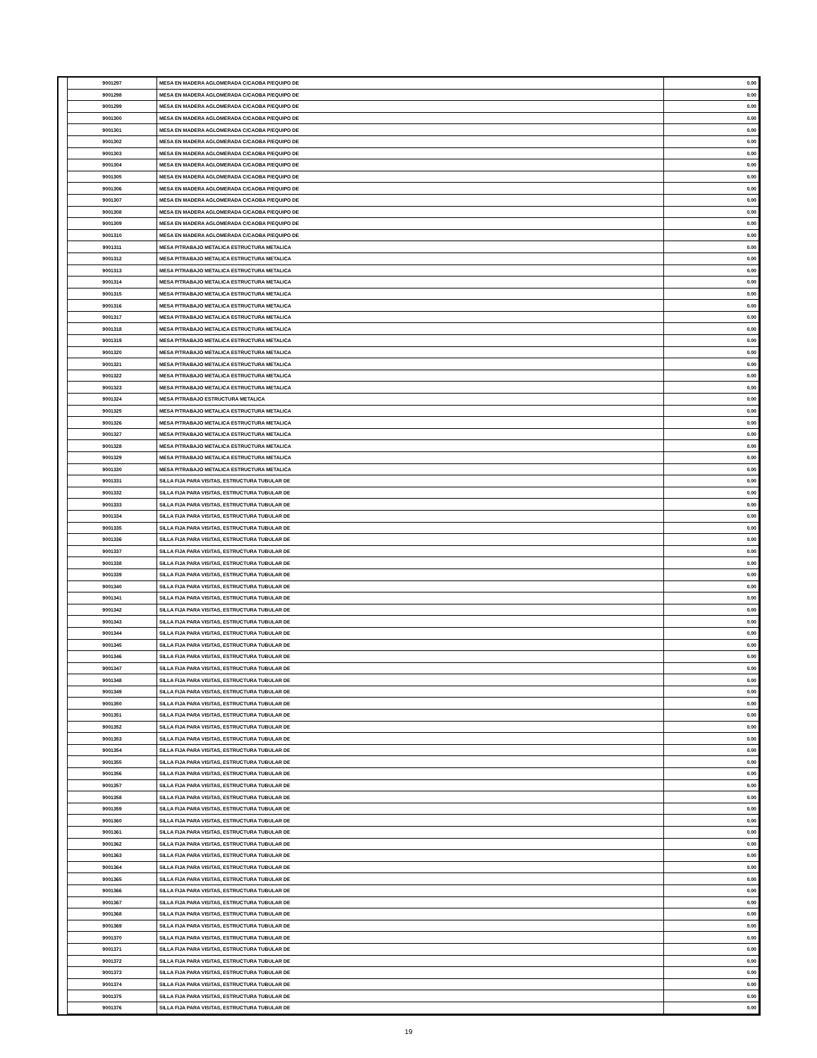| | 9001297 | MESA EN MADERA AGLOMERADA C/CAOBA P/EQUIPO DE | 0.00 |
| | 9001298 | MESA EN MADERA AGLOMERADA C/CAOBA P/EQUIPO DE | 0.00 |
| | 9001299 | MESA EN MADERA AGLOMERADA C/CAOBA P/EQUIPO DE | 0.00 |
| | 9001300 | MESA EN MADERA AGLOMERADA C/CAOBA P/EQUIPO DE | 0.00 |
| | 9001301 | MESA EN MADERA AGLOMERADA C/CAOBA P/EQUIPO DE | 0.00 |
| | 9001302 | MESA EN MADERA AGLOMERADA C/CAOBA P/EQUIPO DE | 0.00 |
| | 9001303 | MESA EN MADERA AGLOMERADA C/CAOBA P/EQUIPO DE | 0.00 |
| | 9001304 | MESA EN MADERA AGLOMERADA C/CAOBA P/EQUIPO DE | 0.00 |
| | 9001305 | MESA EN MADERA AGLOMERADA C/CAOBA P/EQUIPO DE | 0.00 |
| | 9001306 | MESA EN MADERA AGLOMERADA C/CAOBA P/EQUIPO DE | 0.00 |
| | 9001307 | MESA EN MADERA AGLOMERADA C/CAOBA P/EQUIPO DE | 0.00 |
| | 9001308 | MESA EN MADERA AGLOMERADA C/CAOBA P/EQUIPO DE | 0.00 |
| | 9001309 | MESA EN MADERA AGLOMERADA C/CAOBA P/EQUIPO DE | 0.00 |
| | 9001310 | MESA EN MADERA AGLOMERADA C/CAOBA P/EQUIPO DE | 0.00 |
| | 9001311 | MESA P/TRABAJO METALICA ESTRUCTURA METALICA | 0.00 |
| | 9001312 | MESA P/TRABAJO METALICA ESTRUCTURA METALICA | 0.00 |
| | 9001313 | MESA P/TRABAJO METALICA ESTRUCTURA METALICA | 0.00 |
| | 9001314 | MESA P/TRABAJO METALICA ESTRUCTURA METALICA | 0.00 |
| | 9001315 | MESA P/TRABAJO METALICA ESTRUCTURA METALICA | 0.00 |
| | 9001316 | MESA P/TRABAJO METALICA ESTRUCTURA METALICA | 0.00 |
| | 9001317 | MESA P/TRABAJO METALICA ESTRUCTURA METALICA | 0.00 |
| | 9001318 | MESA P/TRABAJO METALICA ESTRUCTURA METALICA | 0.00 |
| | 9001319 | MESA P/TRABAJO METALICA ESTRUCTURA METALICA | 0.00 |
| | 9001320 | MESA P/TRABAJO METALICA ESTRUCTURA METALICA | 0.00 |
| | 9001321 | MESA P/TRABAJO METALICA ESTRUCTURA METALICA | 0.00 |
| | 9001322 | MESA P/TRABAJO METALICA ESTRUCTURA METALICA | 0.00 |
| | 9001323 | MESA P/TRABAJO METALICA ESTRUCTURA METALICA | 0.00 |
| | 9001324 | MESA P/TRABAJO ESTRUCTURA METALICA | 0.00 |
| | 9001325 | MESA P/TRABAJO METALICA ESTRUCTURA METALICA | 0.00 |
| | 9001326 | MESA P/TRABAJO METALICA ESTRUCTURA METALICA | 0.00 |
| | 9001327 | MESA P/TRABAJO METALICA ESTRUCTURA METALICA | 0.00 |
| | 9001328 | MESA P/TRABAJO METALICA ESTRUCTURA METALICA | 0.00 |
| | 9001329 | MESA P/TRABAJO METALICA ESTRUCTURA METALICA | 0.00 |
| | 9001330 | MESA P/TRABAJO METALICA ESTRUCTURA METALICA | 0.00 |
| | 9001331 | SILLA FIJA PARA VISITAS, ESTRUCTURA TUBULAR DE | 0.00 |
| | 9001332 | SILLA FIJA PARA VISITAS, ESTRUCTURA TUBULAR DE | 0.00 |
| | 9001333 | SILLA FIJA PARA VISITAS, ESTRUCTURA TUBULAR DE | 0.00 |
| | 9001334 | SILLA FIJA PARA VISITAS, ESTRUCTURA TUBULAR DE | 0.00 |
| | 9001335 | SILLA FIJA PARA VISITAS, ESTRUCTURA TUBULAR DE | 0.00 |
| | 9001336 | SILLA FIJA PARA VISITAS, ESTRUCTURA TUBULAR DE | 0.00 |
| | 9001337 | SILLA FIJA PARA VISITAS, ESTRUCTURA TUBULAR DE | 0.00 |
| | 9001338 | SILLA FIJA PARA VISITAS, ESTRUCTURA TUBULAR DE | 0.00 |
| | 9001339 | SILLA FIJA PARA VISITAS, ESTRUCTURA TUBULAR DE | 0.00 |
| | 9001340 | SILLA FIJA PARA VISITAS, ESTRUCTURA TUBULAR DE | 0.00 |
| | 9001341 | SILLA FIJA PARA VISITAS, ESTRUCTURA TUBULAR DE | 0.00 |
| | 9001342 | SILLA FIJA PARA VISITAS, ESTRUCTURA TUBULAR DE | 0.00 |
| | 9001343 | SILLA FIJA PARA VISITAS, ESTRUCTURA TUBULAR DE | 0.00 |
| | 9001344 | SILLA FIJA PARA VISITAS, ESTRUCTURA TUBULAR DE | 0.00 |
| | 9001345 | SILLA FIJA PARA VISITAS, ESTRUCTURA TUBULAR DE | 0.00 |
| | 9001346 | SILLA FIJA PARA VISITAS, ESTRUCTURA TUBULAR DE | 0.00 |
| | 9001347 | SILLA FIJA PARA VISITAS, ESTRUCTURA TUBULAR DE | 0.00 |
| | 9001348 | SILLA FIJA PARA VISITAS, ESTRUCTURA TUBULAR DE | 0.00 |
| | 9001349 | SILLA FIJA PARA VISITAS, ESTRUCTURA TUBULAR DE | 0.00 |
| | 9001350 | SILLA FIJA PARA VISITAS, ESTRUCTURA TUBULAR DE | 0.00 |
| | 9001351 | SILLA FIJA PARA VISITAS, ESTRUCTURA TUBULAR DE | 0.00 |
| | 9001352 | SILLA FIJA PARA VISITAS, ESTRUCTURA TUBULAR DE | 0.00 |
| | 9001353 | SILLA FIJA PARA VISITAS, ESTRUCTURA TUBULAR DE | 0.00 |
| | 9001354 | SILLA FIJA PARA VISITAS, ESTRUCTURA TUBULAR DE | 0.00 |
| | 9001355 | SILLA FIJA PARA VISITAS, ESTRUCTURA TUBULAR DE | 0.00 |
| | 9001356 | SILLA FIJA PARA VISITAS, ESTRUCTURA TUBULAR DE | 0.00 |
| | 9001357 | SILLA FIJA PARA VISITAS, ESTRUCTURA TUBULAR DE | 0.00 |
| | 9001358 | SILLA FIJA PARA VISITAS, ESTRUCTURA TUBULAR DE | 0.00 |
| | 9001359 | SILLA FIJA PARA VISITAS, ESTRUCTURA TUBULAR DE | 0.00 |
| | 9001360 | SILLA FIJA PARA VISITAS, ESTRUCTURA TUBULAR DE | 0.00 |
| | 9001361 | SILLA FIJA PARA VISITAS, ESTRUCTURA TUBULAR DE | 0.00 |
| | 9001362 | SILLA FIJA PARA VISITAS, ESTRUCTURA TUBULAR DE | 0.00 |
| | 9001363 | SILLA FIJA PARA VISITAS, ESTRUCTURA TUBULAR DE | 0.00 |
| | 9001364 | SILLA FIJA PARA VISITAS, ESTRUCTURA TUBULAR DE | 0.00 |
| | 9001365 | SILLA FIJA PARA VISITAS, ESTRUCTURA TUBULAR DE | 0.00 |
| | 9001366 | SILLA FIJA PARA VISITAS, ESTRUCTURA TUBULAR DE | 0.00 |
| | 9001367 | SILLA FIJA PARA VISITAS, ESTRUCTURA TUBULAR DE | 0.00 |
| | 9001368 | SILLA FIJA PARA VISITAS, ESTRUCTURA TUBULAR DE | 0.00 |
| | 9001369 | SILLA FIJA PARA VISITAS, ESTRUCTURA TUBULAR DE | 0.00 |
| | 9001370 | SILLA FIJA PARA VISITAS, ESTRUCTURA TUBULAR DE | 0.00 |
| | 9001371 | SILLA FIJA PARA VISITAS, ESTRUCTURA TUBULAR DE | 0.00 |
| | 9001372 | SILLA FIJA PARA VISITAS, ESTRUCTURA TUBULAR DE | 0.00 |
| | 9001373 | SILLA FIJA PARA VISITAS, ESTRUCTURA TUBULAR DE | 0.00 |
| | 9001374 | SILLA FIJA PARA VISITAS, ESTRUCTURA TUBULAR DE | 0.00 |
| | 9001375 | SILLA FIJA PARA VISITAS, ESTRUCTURA TUBULAR DE | 0.00 |
| | 9001376 | SILLA FIJA PARA VISITAS, ESTRUCTURA TUBULAR DE | 0.00 |
19